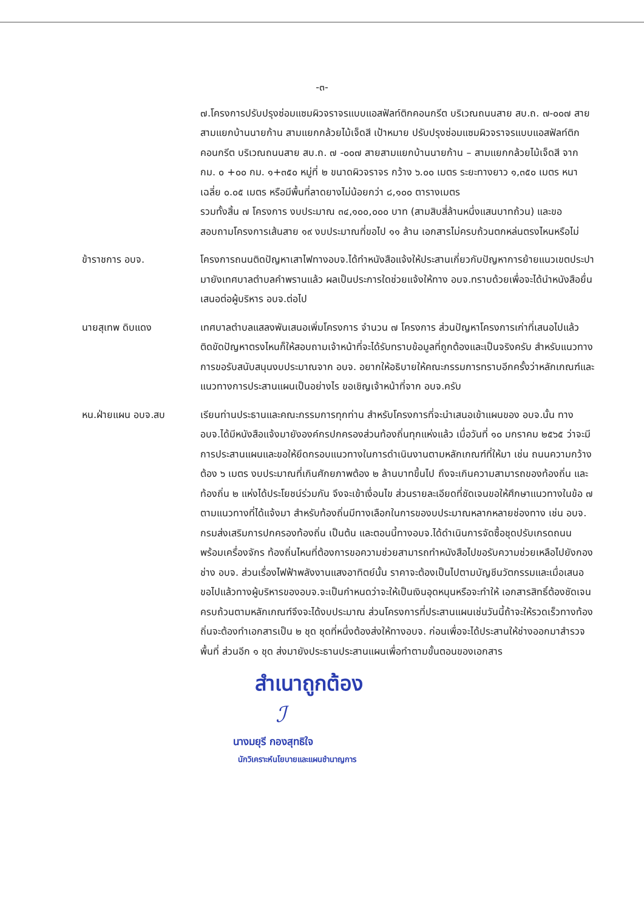-๓-
๗.โครงการปรับปรุงซ่อมแซมผิวจราจรแบบแอสฟัลท์ติกคอนกรีต บริเวณถนนสาย สบ.ถ. ๗-๐๐๗ สายสามแยกบ้านนายก้าน สามแยกกล้วยไม้เจ็ดสี เป้าหมาย ปรับปรุงซ่อมแซมผิวจราจรแบบแอสฟัลท์ติกคอนกรีต บริเวณถนนสาย สบ.ถ. ๗ -๐๐๗ สายสามแยกบ้านนายก้าน – สามแยกกล้วยไม้เจ็ดสี จาก กม. ๐ +๐๐ กม. ๑+๓๕๐ หมู่ที่ ๒ ขนาดผิวจราจร กว้าง ๖.๐๐ เมตร ระยะทางยาว ๑,๓๕๐ เมตร หนาเฉลี่ย ๐.๐๕ เมตร หรือมีพื้นที่ลาดยางไม่น้อยกว่า ๘,๑๐๐ ตารางเมตร
รวมทั้งสิ้น ๗ โครงการ งบประมาณ ๓๔,๑๐๐,๐๐๐ บาท (สามสิบสี่ล้านหนึ่งแสนบาทถ้วน) และขอสอบถามโครงการเส้นสาย ๑๙ งบประมาณที่ขอไป ๑๑ ล้าน เอกสารไม่ครบถ้วนตกหล่นตรงไหนหรือไม่
ข้าราชการ อบจ. โครงการถนนติดปัญหาเสาไฟทางอบจ.ได้ทำหนังสือแจ้งให้ประสานเกี่ยวกับปัญหาการย้ายแนวเขตประปามายังเทศบาลตำบลคำพรานแล้ว ผลเป็นประการใดช่วยแจ้งให้ทาง อบจ.ทราบด้วยเพื่อจะได้นำหนังสือยื่นเสนอต่อผู้บริหาร อบจ.ต่อไป
นายสุเทพ ดิบแดง เทศบาลตำบลแสลงพันเสนอเพิ่มโครงการ จำนวน ๗ โครงการ ส่วนปัญหาโครงการเก่าที่เสนอไปแล้วติดขัดปัญหาตรงไหนก็ให้สอบถามเจ้าหน้าที่จะได้รับทราบข้อมูลที่ถูกต้องและเป็นจริงครับ สำหรับแนวทางการขอรับสนับสนุนงบประมาณจาก อบจ. อยากให้อธิบายให้คณะกรรมการทราบอีกครั้งว่าหลักเกณฑ์และแนวทางการประสานแผนเป็นอย่างไร ขอเชิญเจ้าหน้าที่จาก อบจ.ครับ
หน.ฝ่ายแผน อบจ.สบ เรียนท่านประธานและคณะกรรมการทุกท่าน สำหรับโครงการที่จะนำเสนอเข้าแผนของ อบจ.นั้น ทาง อบจ.ได้มีหนังสือแจ้งมายังองค์กรปกครองส่วนท้องถิ่นทุกแห่งแล้ว เมื่อวันที่ ๑๐ มกราคม ๒๕๖๕ ว่าจะมีการประสานแผนและขอให้ยึดกรอบแนวทางในการดำเนินงานตามหลักเกณฑ์ที่ให้มา เช่น ถนนความกว้างต้อง ๖ เมตร งบประมาณที่เกินศักยภาพต้อง ๒ ล้านบาทขึ้นไป ถึงจะเกินความสามารถของท้องถิ่น และท้องถิ่น ๒ แห่งได้ประโยชน์ร่วมกัน จึงจะเข้าเงื่อนไข ส่วนรายละเอียดที่ชัดเจนขอให้ศึกษาแนวทางในข้อ ๗ ตามแนวทางที่ได้แจ้งมา สำหรับท้องถิ่นมีทางเลือกในการของบประมาณหลากหลายช่องทาง เช่น อบจ. กรมส่งเสริมการปกครองท้องถิ่น เป็นต้น และตอนนี้ทางอบจ.ได้ดำเนินการจัดซื้อชุดปรับเกรดถนนพร้อมเครื่องจักร ท้องถิ่นไหนที่ต้องการขอความช่วยสามารถทำหนังสือไปขอรับความช่วยเหลือไปยังกองช่าง อบจ. ส่วนเรื่องไฟฟ้าพลังงานแสงอาทิตย์นั้น ราคาจะต้องเป็นไปตามบัญชีนวัตกรรมและเมื่อเสนอขอไปแล้วทางผู้บริหารของอบจ.จะเป็นกำหนดว่าจะให้เป็นเงินอุดหนุนหรือจะทำให้ เอกสารสิทธิ์ต้องชัดเจนครบถ้วนตามหลักเกณฑ์จึงจะได้งบประมาณ ส่วนโครงการที่ประสานแผนเช่นวันนี้ถ้าจะให้รวดเร็วทางท้องถิ่นจะต้องทำเอกสารเป็น ๒ ชุด ชุดที่หนึ่งต้องส่งให้ทางอบจ. ก่อนเพื่อจะได้ประสานให้ช่างออกมาสำรวจพื้นที่ ส่วนอีก ๑ ชุด ส่งมายังประธานประสานแผนเพื่อทำตามขั้นตอนของเอกสาร
สำเนาถูกต้อง
ℐ
นางมยุรี กองสุทธิใจ
นักวิเคราะห์นโยบายและแผนชำนาญการ